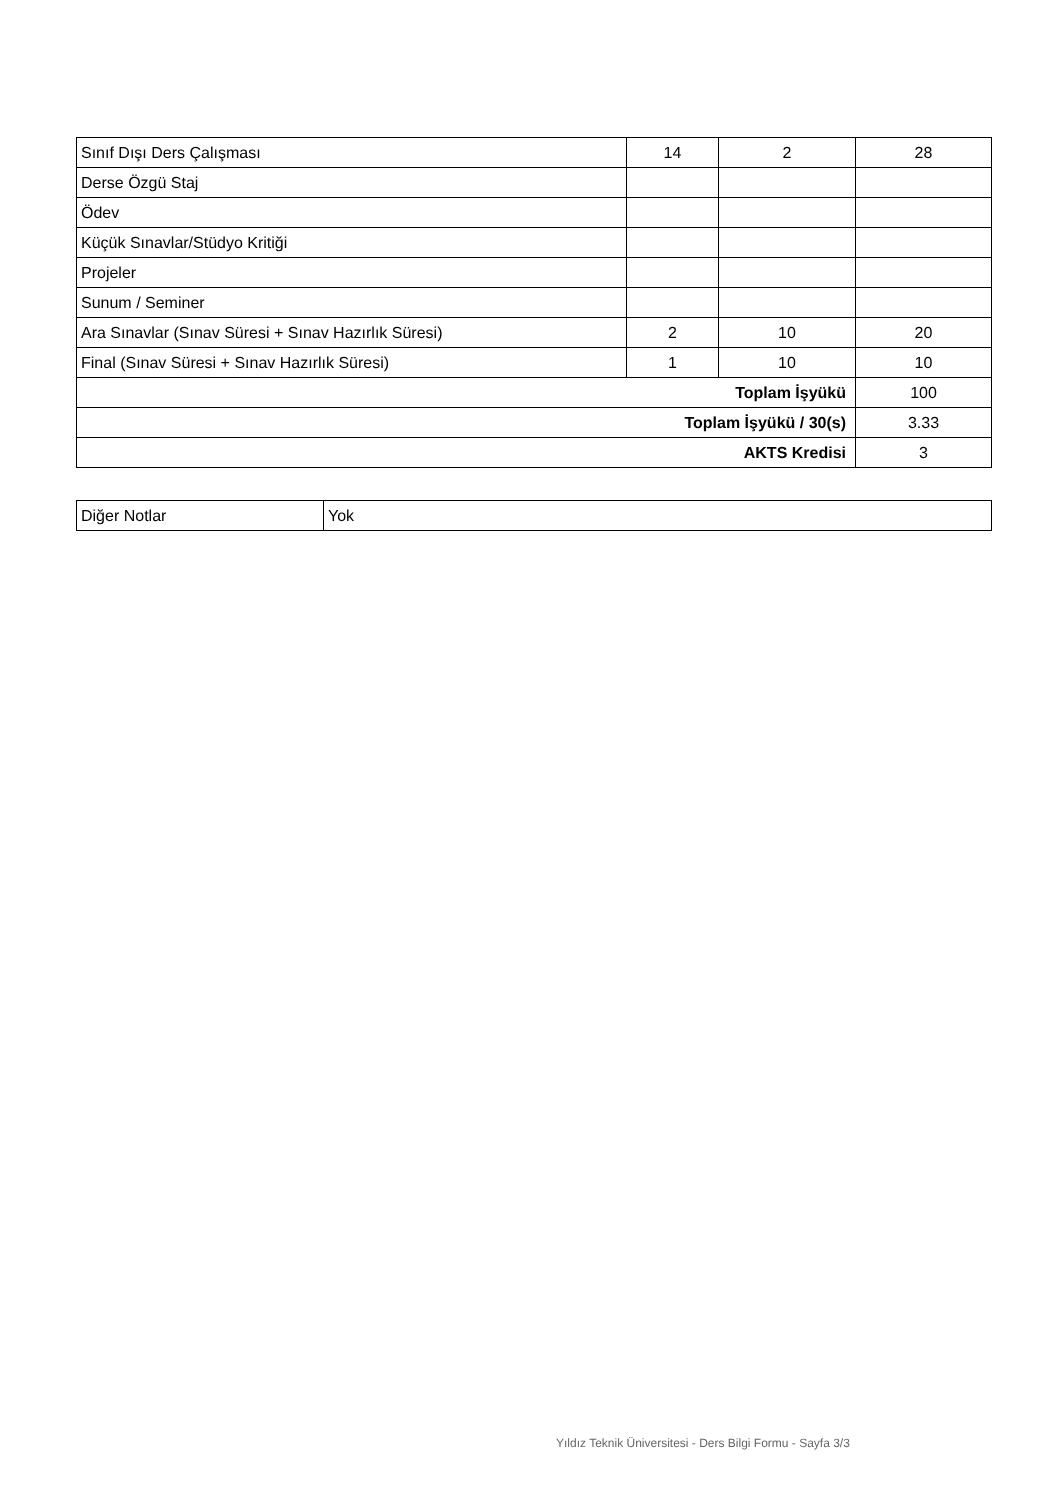| Sınıf Dışı Ders Çalışması | 14 | 2 | 28 |
| Derse Özgü Staj | | | |
| Ödev | | | |
| Küçük Sınavlar/Stüdyo Kritiği | | | |
| Projeler | | | |
| Sunum / Seminer | | | |
| Ara Sınavlar (Sınav Süresi + Sınav Hazırlık Süresi) | 2 | 10 | 20 |
| Final (Sınav Süresi + Sınav Hazırlık Süresi) | 1 | 10 | 10 |
| Toplam İşyükü | | | 100 |
| Toplam İşyükü / 30(s) | | | 3.33 |
| AKTS Kredisi | | | 3 |
| Diğer Notlar | Yok |
Yıldız Teknik Üniversitesi - Ders Bilgi Formu - Sayfa 3/3